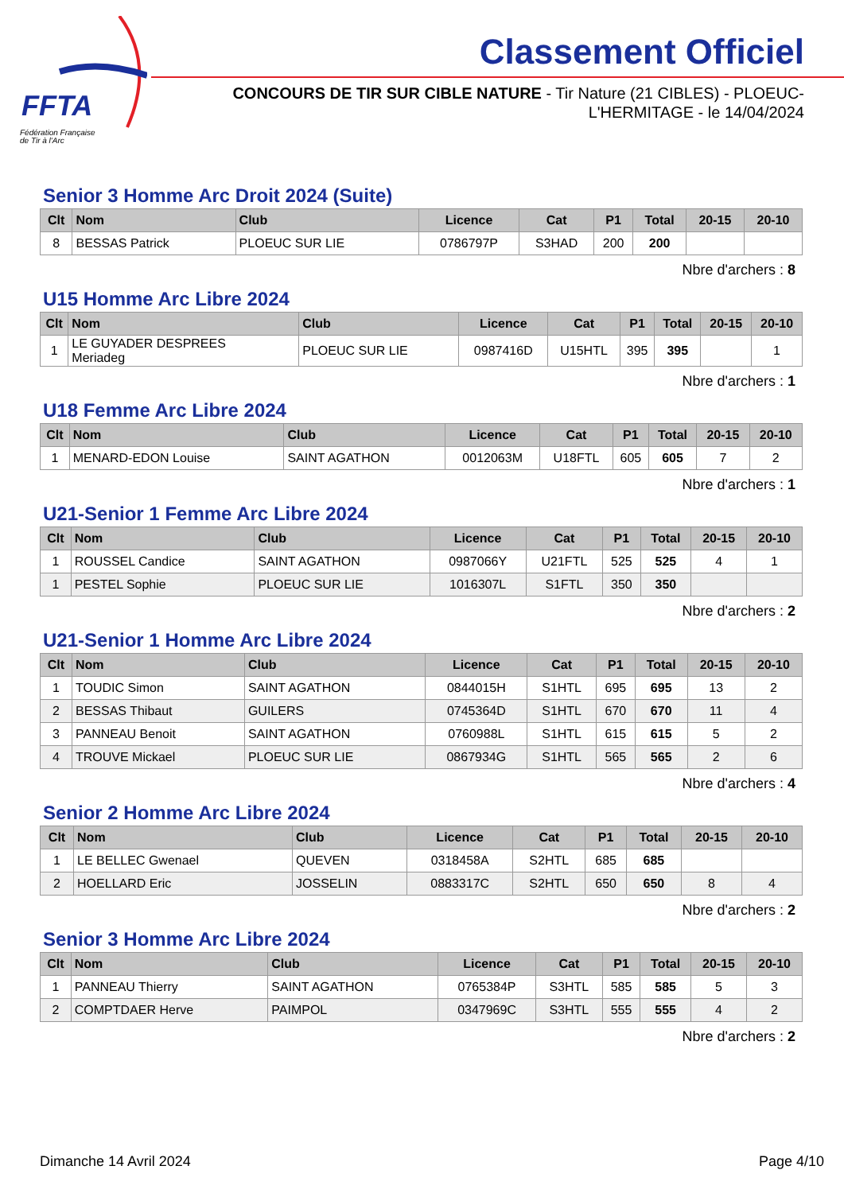FFTA
Fédération Française
de Tir à l'Arc
Classement Officiel
CONCOURS DE TIR SUR CIBLE NATURE - Tir Nature (21 CIBLES) - PLOEUC-L'HERMITAGE - le 14/04/2024
Senior 3 Homme Arc Droit 2024 (Suite)
| Clt | Nom | Club | Licence | Cat | P1 | Total | 20-15 | 20-10 |
| --- | --- | --- | --- | --- | --- | --- | --- | --- |
| 8 | BESSAS Patrick | PLOEUC SUR LIE | 0786797P | S3HAD | 200 | 200 | | |
Nbre d'archers : 8
U15 Homme Arc Libre 2024
| Clt | Nom | Club | Licence | Cat | P1 | Total | 20-15 | 20-10 |
| --- | --- | --- | --- | --- | --- | --- | --- | --- |
| 1 | LE GUYADER DESPREES Meriadeg | PLOEUC SUR LIE | 0987416D | U15HTL | 395 | 395 | | 1 |
Nbre d'archers : 1
U18 Femme Arc Libre 2024
| Clt | Nom | Club | Licence | Cat | P1 | Total | 20-15 | 20-10 |
| --- | --- | --- | --- | --- | --- | --- | --- | --- |
| 1 | MENARD-EDON Louise | SAINT AGATHON | 0012063M | U18FTL | 605 | 605 | 7 | 2 |
Nbre d'archers : 1
U21-Senior 1 Femme Arc Libre 2024
| Clt | Nom | Club | Licence | Cat | P1 | Total | 20-15 | 20-10 |
| --- | --- | --- | --- | --- | --- | --- | --- | --- |
| 1 | ROUSSEL Candice | SAINT AGATHON | 0987066Y | U21FTL | 525 | 525 | 4 | 1 |
| 1 | PESTEL Sophie | PLOEUC SUR LIE | 1016307L | S1FTL | 350 | 350 | | |
Nbre d'archers : 2
U21-Senior 1 Homme Arc Libre 2024
| Clt | Nom | Club | Licence | Cat | P1 | Total | 20-15 | 20-10 |
| --- | --- | --- | --- | --- | --- | --- | --- | --- |
| 1 | TOUDIC Simon | SAINT AGATHON | 0844015H | S1HTL | 695 | 695 | 13 | 2 |
| 2 | BESSAS Thibaut | GUILERS | 0745364D | S1HTL | 670 | 670 | 11 | 4 |
| 3 | PANNEAU Benoit | SAINT AGATHON | 0760988L | S1HTL | 615 | 615 | 5 | 2 |
| 4 | TROUVE Mickael | PLOEUC SUR LIE | 0867934G | S1HTL | 565 | 565 | 2 | 6 |
Nbre d'archers : 4
Senior 2 Homme Arc Libre 2024
| Clt | Nom | Club | Licence | Cat | P1 | Total | 20-15 | 20-10 |
| --- | --- | --- | --- | --- | --- | --- | --- | --- |
| 1 | LE BELLEC Gwenael | QUEVEN | 0318458A | S2HTL | 685 | 685 | | |
| 2 | HOELLARD Eric | JOSSELIN | 0883317C | S2HTL | 650 | 650 | 8 | 4 |
Nbre d'archers : 2
Senior 3 Homme Arc Libre 2024
| Clt | Nom | Club | Licence | Cat | P1 | Total | 20-15 | 20-10 |
| --- | --- | --- | --- | --- | --- | --- | --- | --- |
| 1 | PANNEAU Thierry | SAINT AGATHON | 0765384P | S3HTL | 585 | 585 | 5 | 3 |
| 2 | COMPTDAER Herve | PAIMPOL | 0347969C | S3HTL | 555 | 555 | 4 | 2 |
Nbre d'archers : 2
Dimanche 14 Avril 2024 Page 4/10